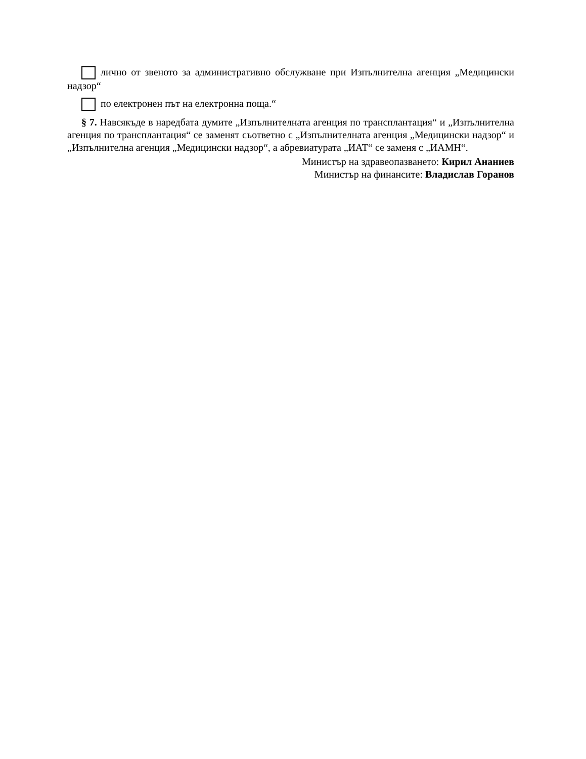лично от звеното за административно обслужване при Изпълнителна агенция „Медицински надзор“
по електронен път на електронна поща.“
§ 7. Навсякъде в наредбата думите „Изпълнителната агенция по трансплантация“ и „Изпълнителна агенция по трансплантация“ се заменят съответно с „Изпълнителната агенция „Медицински надзор“ и „Изпълнителна агенция „Медицински надзор“, а абревиатурата „ИАТ“ се заменя с „ИАМН“.
Министър на здравеопазването: Кирил Ананиев
Министър на финансите: Владислав Горанов